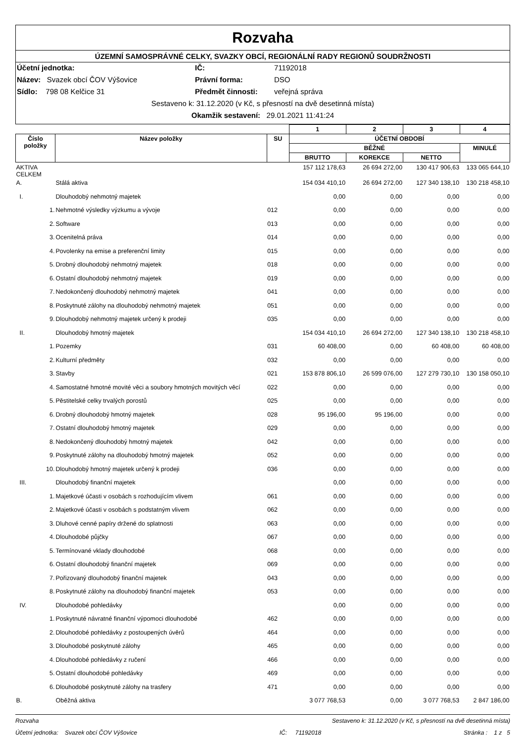Rozvaha
ÚZEMNÍ SAMOSPRÁVNÉ CELKY, SVAZKY OBCÍ, REGIONÁLNÍ RADY REGIONŮ SOUDRŽNOSTI
Účetní jednotka: IČ: 71192018
Název: Svazek obcí ČOV Výšovice Právní forma: DSO
Sídlo: 798 08 Kelčice 31 Předmět činnosti: veřejná správa
Sestaveno k: 31.12.2020 (v Kč, s přesností na dvě desetinná místa)
Okamžik sestavení: 29.01.2021 11:41:24
| | | | 1 | 2 | 3 | 4 |
| --- | --- | --- | --- | --- | --- | --- |
| Číslo položky | Název položky | SU | ÚČETNÍ OBDOBÍ | | | |
| | | | BĚŽNÉ | | | MINULÉ |
| | | | BRUTTO | KOREKCE | NETTO | |
| AKTIVA CELKEM | | | 157 112 178,63 | 26 694 272,00 | 130 417 906,63 | 133 065 644,10 |
| A. | Stálá aktiva | | 154 034 410,10 | 26 694 272,00 | 127 340 138,10 | 130 218 458,10 |
| I. | Dlouhodobý nehmotný majetek | | 0,00 | 0,00 | 0,00 | 0,00 |
| 1. | Nehmotné výsledky výzkumu a vývoje | 012 | 0,00 | 0,00 | 0,00 | 0,00 |
| 2. | Software | 013 | 0,00 | 0,00 | 0,00 | 0,00 |
| 3. | Ocenitelná práva | 014 | 0,00 | 0,00 | 0,00 | 0,00 |
| 4. | Povolenky na emise a preferenční limity | 015 | 0,00 | 0,00 | 0,00 | 0,00 |
| 5. | Drobný dlouhodobý nehmotný majetek | 018 | 0,00 | 0,00 | 0,00 | 0,00 |
| 6. | Ostatní dlouhodobý nehmotný majetek | 019 | 0,00 | 0,00 | 0,00 | 0,00 |
| 7. | Nedokončený dlouhodobý nehmotný majetek | 041 | 0,00 | 0,00 | 0,00 | 0,00 |
| 8. | Poskytnuté zálohy na dlouhodobý nehmotný majetek | 051 | 0,00 | 0,00 | 0,00 | 0,00 |
| 9. | Dlouhodobý nehmotný majetek určený k prodeji | 035 | 0,00 | 0,00 | 0,00 | 0,00 |
| II. | Dlouhodobý hmotný majetek | | 154 034 410,10 | 26 694 272,00 | 127 340 138,10 | 130 218 458,10 |
| 1. | Pozemky | 031 | 60 408,00 | 0,00 | 60 408,00 | 60 408,00 |
| 2. | Kulturní předměty | 032 | 0,00 | 0,00 | 0,00 | 0,00 |
| 3. | Stavby | 021 | 153 878 806,10 | 26 599 076,00 | 127 279 730,10 | 130 158 050,10 |
| 4. | Samostatné hmotné movité věci a soubory hmotných movitých věcí | 022 | 0,00 | 0,00 | 0,00 | 0,00 |
| 5. | Pěstitelské celky trvalých porostů | 025 | 0,00 | 0,00 | 0,00 | 0,00 |
| 6. | Drobný dlouhodobý hmotný majetek | 028 | 95 196,00 | 95 196,00 | 0,00 | 0,00 |
| 7. | Ostatní dlouhodobý hmotný majetek | 029 | 0,00 | 0,00 | 0,00 | 0,00 |
| 8. | Nedokončený dlouhodobý hmotný majetek | 042 | 0,00 | 0,00 | 0,00 | 0,00 |
| 9. | Poskytnuté zálohy na dlouhodobý hmotný majetek | 052 | 0,00 | 0,00 | 0,00 | 0,00 |
| 10. | Dlouhodobý hmotný majetek určený k prodeji | 036 | 0,00 | 0,00 | 0,00 | 0,00 |
| III. | Dlouhodobý finanční majetek | | 0,00 | 0,00 | 0,00 | 0,00 |
| 1. | Majetkové účasti v osobách s rozhodujícím vlivem | 061 | 0,00 | 0,00 | 0,00 | 0,00 |
| 2. | Majetkové účasti v osobách s podstatným vlivem | 062 | 0,00 | 0,00 | 0,00 | 0,00 |
| 3. | Dluhové cenné papíry držené do splatnosti | 063 | 0,00 | 0,00 | 0,00 | 0,00 |
| 4. | Dlouhodobé půjčky | 067 | 0,00 | 0,00 | 0,00 | 0,00 |
| 5. | Termínované vklady dlouhodobé | 068 | 0,00 | 0,00 | 0,00 | 0,00 |
| 6. | Ostatní dlouhodobý finanční majetek | 069 | 0,00 | 0,00 | 0,00 | 0,00 |
| 7. | Pořizovaný dlouhodobý finanční majetek | 043 | 0,00 | 0,00 | 0,00 | 0,00 |
| 8. | Poskytnuté zálohy na dlouhodobý finanční majetek | 053 | 0,00 | 0,00 | 0,00 | 0,00 |
| IV. | Dlouhodobé pohledávky | | 0,00 | 0,00 | 0,00 | 0,00 |
| 1. | Poskytnuté návratné finanční výpomoci dlouhodobé | 462 | 0,00 | 0,00 | 0,00 | 0,00 |
| 2. | Dlouhodobé pohledávky z postoupených úvěrů | 464 | 0,00 | 0,00 | 0,00 | 0,00 |
| 3. | Dlouhodobé poskytnuté zálohy | 465 | 0,00 | 0,00 | 0,00 | 0,00 |
| 4. | Dlouhodobé pohledávky z ručení | 466 | 0,00 | 0,00 | 0,00 | 0,00 |
| 5. | Ostatní dlouhodobé pohledávky | 469 | 0,00 | 0,00 | 0,00 | 0,00 |
| 6. | Dlouhodobé poskytnuté zálohy na trasfery | 471 | 0,00 | 0,00 | 0,00 | 0,00 |
| B. | Oběžná aktiva | | 3 077 768,53 | 0,00 | 3 077 768,53 | 2 847 186,00 |
Rozvaha Sestaveno k: 31.12.2020 (v Kč, s přesností na dvě desetinná místa)
Účetní jednotka: Svazek obcí ČOV Výšovice IČ: 71192018 Stránka : 1 z 5